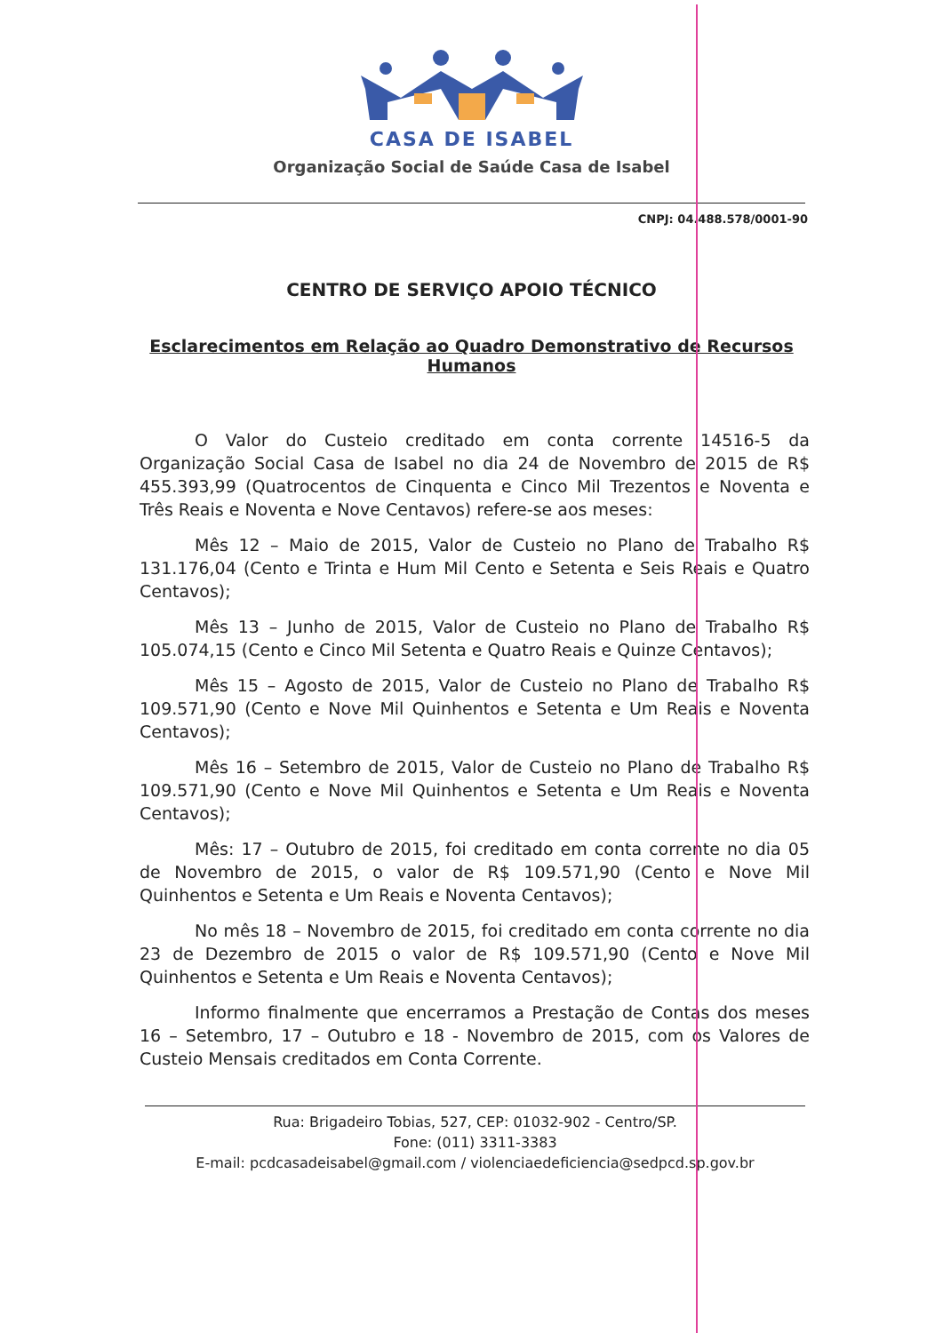CASA DE ISABEL
Organização Social de Saúde Casa de Isabel
CNPJ: 04.488.578/0001-90
CENTRO DE SERVIÇO APOIO TÉCNICO
Esclarecimentos em Relação ao Quadro Demonstrativo de Recursos Humanos
O Valor do Custeio creditado em conta corrente 14516-5 da Organização Social Casa de Isabel no dia 24 de Novembro de 2015 de R$ 455.393,99 (Quatrocentos de Cinquenta e Cinco Mil Trezentos e Noventa e Três Reais e Noventa e Nove Centavos) refere-se aos meses:
Mês 12 – Maio de 2015, Valor de Custeio no Plano de Trabalho R$ 131.176,04 (Cento e Trinta e Hum Mil Cento e Setenta e Seis Reais e Quatro Centavos);
Mês 13 – Junho de 2015, Valor de Custeio no Plano de Trabalho R$ 105.074,15 (Cento e Cinco Mil Setenta e Quatro Reais e Quinze Centavos);
Mês 15 – Agosto de 2015, Valor de Custeio no Plano de Trabalho R$ 109.571,90 (Cento e Nove Mil Quinhentos e Setenta e Um Reais e Noventa Centavos);
Mês 16 – Setembro de 2015, Valor de Custeio no Plano de Trabalho R$ 109.571,90 (Cento e Nove Mil Quinhentos e Setenta e Um Reais e Noventa Centavos);
Mês: 17 – Outubro de 2015, foi creditado em conta corrente no dia 05 de Novembro de 2015, o valor de R$ 109.571,90 (Cento e Nove Mil Quinhentos e Setenta e Um Reais e Noventa Centavos);
No mês 18 – Novembro de 2015, foi creditado em conta corrente no dia 23 de Dezembro de 2015 o valor de R$ 109.571,90 (Cento e Nove Mil Quinhentos e Setenta e Um Reais e Noventa Centavos);
Informo finalmente que encerramos a Prestação de Contas dos meses 16 – Setembro, 17 – Outubro e 18 - Novembro de 2015, com os Valores de Custeio Mensais creditados em Conta Corrente.
Rua: Brigadeiro Tobias, 527, CEP: 01032-902 - Centro/SP.
Fone: (011) 3311-3383
E-mail: pcdcasadeisabel@gmail.com / violenciaedeficiencia@sedpcd.sp.gov.br